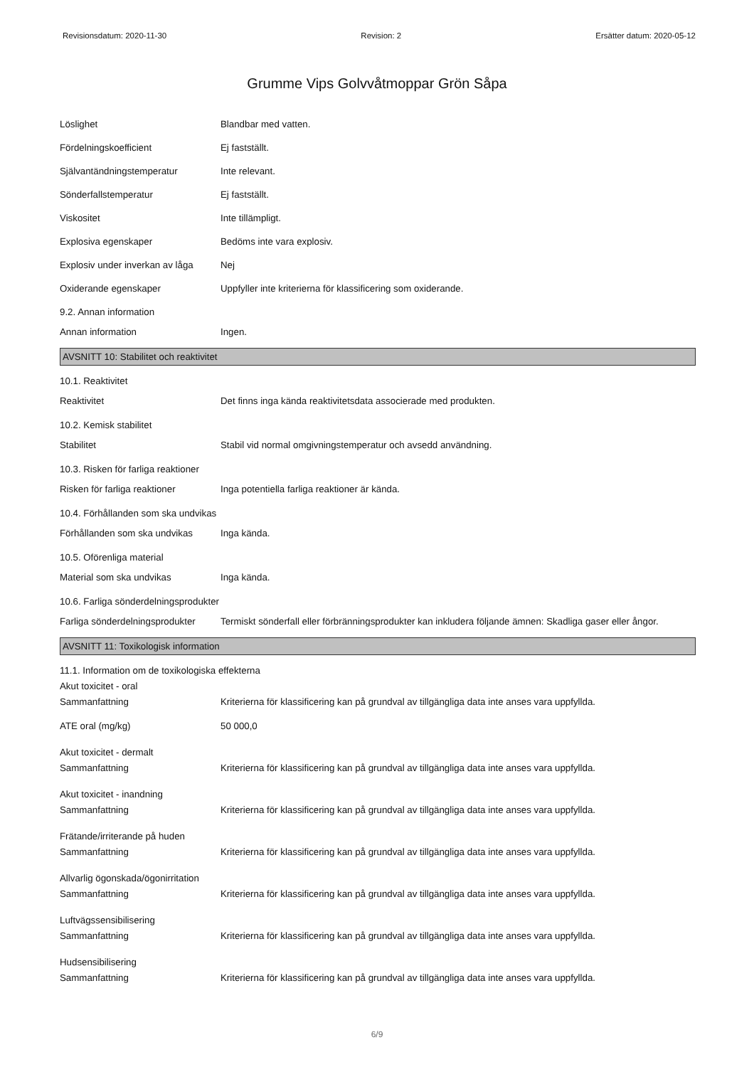Revisionsdatum: 2020-11-30 Revision: 2 Ersätter datum: 2020-05-12
Grumme Vips Golvvåtmoppar Grön Såpa
Löslighet Blandbar med vatten.
Fördelningskoefficient Ej fastställt.
Självantändningstemperatur Inte relevant.
Sönderfallstemperatur Ej fastställt.
Viskositet Inte tillämpligt.
Explosiva egenskaper Bedöms inte vara explosiv.
Explosiv under inverkan av låga
Nej
Oxiderande egenskaper Uppfyller inte kriterierna för klassificering som oxiderande.
9.2. Annan information
Annan information Ingen.
AVSNITT 10: Stabilitet och reaktivitet
10.1. Reaktivitet
Reaktivitet Det finns inga kända reaktivitetsdata associerade med produkten.
10.2. Kemisk stabilitet
Stabilitet Stabil vid normal omgivningstemperatur och avsedd användning.
10.3. Risken för farliga reaktioner
Risken för farliga reaktioner
Inga potentiella farliga reaktioner är kända.
10.4. Förhållanden som ska undvikas
Förhållanden som ska undvikas
Inga kända.
10.5. Oförenliga material
Material som ska undvikas Inga kända.
10.6. Farliga sönderdelningsprodukter
Farliga sönderdelningsprodukter
Termiskt sönderfall eller förbränningsprodukter kan inkludera följande ämnen: Skadliga gaser eller ångor.
AVSNITT 11: Toxikologisk information
11.1. Information om de toxikologiska effekterna
Akut toxicitet - oral
Sammanfattning Kriterierna för klassificering kan på grundval av tillgängliga data inte anses vara uppfyllda.
ATE oral (mg/kg) 50 000,0
Akut toxicitet - dermalt
Sammanfattning Kriterierna för klassificering kan på grundval av tillgängliga data inte anses vara uppfyllda.
Akut toxicitet - inandning
Sammanfattning Kriterierna för klassificering kan på grundval av tillgängliga data inte anses vara uppfyllda.
Frätande/irriterande på huden
Sammanfattning Kriterierna för klassificering kan på grundval av tillgängliga data inte anses vara uppfyllda.
Allvarlig ögonskada/ögonirritation
Sammanfattning Kriterierna för klassificering kan på grundval av tillgängliga data inte anses vara uppfyllda.
Luftvägssensibilisering
Sammanfattning Kriterierna för klassificering kan på grundval av tillgängliga data inte anses vara uppfyllda.
Hudsensibilisering
Sammanfattning Kriterierna för klassificering kan på grundval av tillgängliga data inte anses vara uppfyllda.
6/9